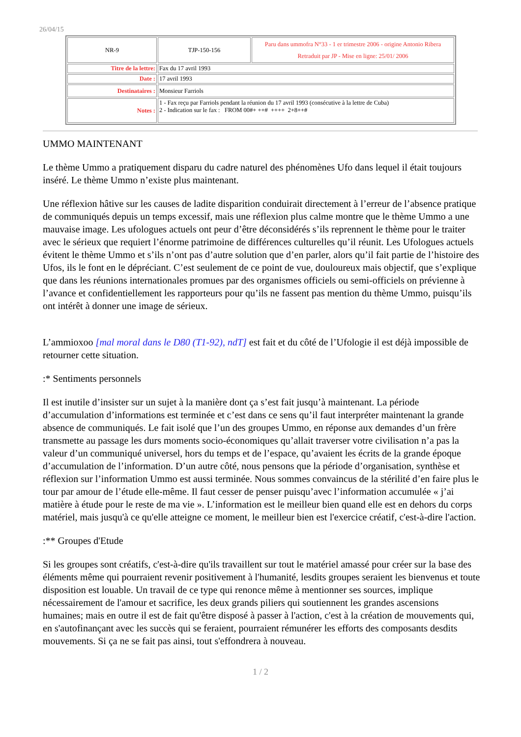26/04/15
| NR-9 | TJP-150-156 | Paru dans ummofra N°33 - 1 er trimestre 2006 - origine Antonio Ribera Retraduit par JP - Mise en ligne: 25/01/ 2006 |
| Titre de la lettre: | Fax du 17 avril 1993 | |
| Date : | 17 avril 1993 | |
| Destinataires : | Monsieur Farriols | |
| Notes : | 1 - Fax reçu par Farriols pendant la réunion du 17 avril 1993 (consécutive à la lettre de Cuba) 2 - Indication sur le fax : FROM 00#+ ++# ++++ 2+8++# | |
UMMO MAINTENANT
Le thème Ummo a pratiquement disparu du cadre naturel des phénomènes Ufo dans lequel il était toujours inséré. Le thème Ummo n’existe plus maintenant.
Une réflexion hâtive sur les causes de ladite disparition conduirait directement à l’erreur de l’absence pratique de communiqués depuis un temps excessif, mais une réflexion plus calme montre que le thème Ummo a une mauvaise image. Les ufologues actuels ont peur d’être déconsidérés s’ils reprennent le thème pour le traiter avec le sérieux que requiert l’énorme patrimoine de différences culturelles qu’il réunit. Les Ufologues actuels évitent le thème Ummo et s’ils n’ont pas d’autre solution que d’en parler, alors qu’il fait partie de l’histoire des Ufos, ils le font en le dépréciant. C’est seulement de ce point de vue, douloureux mais objectif, que s’explique que dans les réunions internationales promues par des organismes officiels ou semi-officiels on prévienne à l’avance et confidentiellement les rapporteurs pour qu’ils ne fassent pas mention du thème Ummo, puisqu’ils ont intérêt à donner une image de sérieux.
L’ammioxoo [mal moral dans le D80 (T1-92), ndT] est fait et du côté de l’Ufologie il est déjà impossible de retourner cette situation.
:* Sentiments personnels
Il est inutile d’insister sur un sujet à la manière dont ça s’est fait jusqu’à maintenant. La période d’accumulation d’informations est terminée et c’est dans ce sens qu’il faut interpréter maintenant la grande absence de communiqués. Le fait isolé que l’un des groupes Ummo, en réponse aux demandes d’un frère transmette au passage les durs moments socio-économiques qu’allait traverser votre civilisation n’a pas la valeur d’un communiqué universel, hors du temps et de l’espace, qu’avaient les écrits de la grande époque d’accumulation de l’information. D’un autre côté, nous pensons que la période d’organisation, synthèse et réflexion sur l’information Ummo est aussi terminée. Nous sommes convaincus de la stérilité d’en faire plus le tour par amour de l’étude elle-même. Il faut cesser de penser puisqu’avec l’information accumulée « j’ai matière à étude pour le reste de ma vie ». L’information est le meilleur bien quand elle est en dehors du corps matériel, mais jusqu'à ce qu'elle atteigne ce moment, le meilleur bien est l'exercice créatif, c'est-à-dire l'action.
:** Groupes d'Etude
Si les groupes sont créatifs, c'est-à-dire qu'ils travaillent sur tout le matériel amassé pour créer sur la base des éléments même qui pourraient revenir positivement à l'humanité, lesdits groupes seraient les bienvenus et toute disposition est louable. Un travail de ce type qui renonce même à mentionner ses sources, implique nécessairement de l'amour et sacrifice, les deux grands piliers qui soutiennent les grandes ascensions humaines; mais en outre il est de fait qu'être disposé à passer à l'action, c'est à la création de mouvements qui, en s'autofinançant avec les succès qui se feraient, pourraient rémunérer les efforts des composants desdits mouvements. Si ça ne se fait pas ainsi, tout s'effondrera à nouveau.
1 / 2